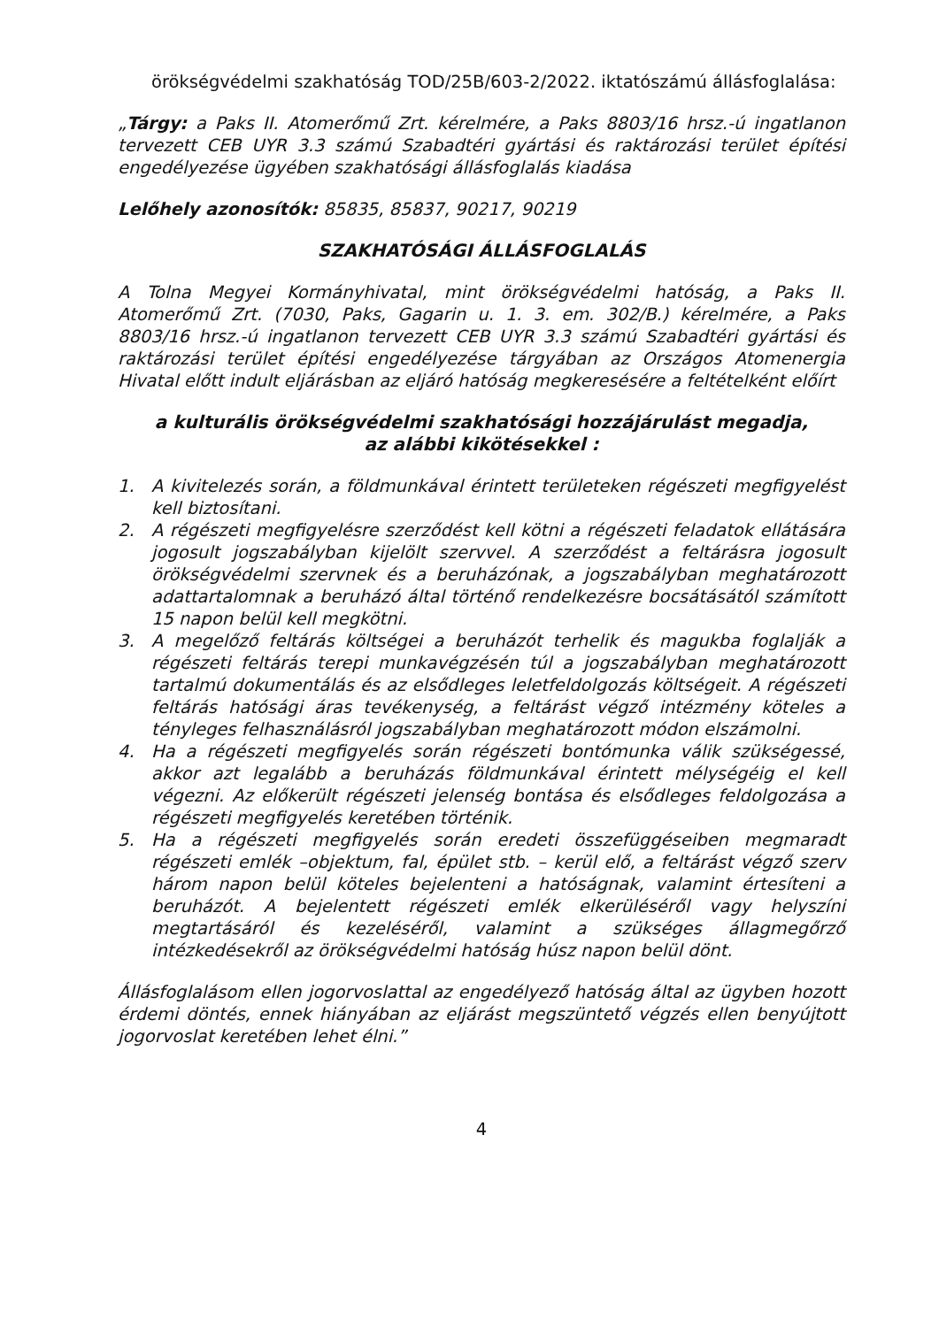örökségvédelmi szakhatóság TOD/25B/603-2/2022. iktatószámú állásfoglalása:
„Tárgy: a Paks II. Atomerőmű Zrt. kérelmére, a Paks 8803/16 hrsz.-ú ingatlanon tervezett CEB UYR 3.3 számú Szabadtéri gyártási és raktározási terület építési engedélyezése ügyében szakhatósági állásfoglalás kiadása
Lelőhely azonosítók: 85835, 85837, 90217, 90219
SZAKHATÓSÁGI ÁLLÁSFOGLALÁS
A Tolna Megyei Kormányhivatal, mint örökségvédelmi hatóság, a Paks II. Atomerőmű Zrt. (7030, Paks, Gagarin u. 1. 3. em. 302/B.) kérelmére, a Paks 8803/16 hrsz.-ú ingatlanon tervezett CEB UYR 3.3 számú Szabadtéri gyártási és raktározási terület építési engedélyezése tárgyában az Országos Atomenergia Hivatal előtt indult eljárásban az eljáró hatóság megkeresésére a feltételként előírt
a kulturális örökségvédelmi szakhatósági hozzájárulást megadja,
az alábbi kikötésekkel :
1. A kivitelezés során, a földmunkával érintett területeken régészeti megfigyelést kell biztosítani.
2. A régészeti megfigyelésre szerződést kell kötni a régészeti feladatok ellátására jogosult jogszabályban kijelölt szervvel. A szerződést a feltárásra jogosult örökségvédelmi szervnek és a beruházónak, a jogszabályban meghatározott adattartalomnak a beruházó által történő rendelkezésre bocsátásától számított 15 napon belül kell megkötni.
3. A megelőző feltárás költségei a beruházót terhelik és magukba foglalják a régészeti feltárás terepi munkavégzésén túl a jogszabályban meghatározott tartalmú dokumentálás és az elsődleges leletfeldolgozás költségeit. A régészeti feltárás hatósági áras tevékenység, a feltárást végző intézmény köteles a tényleges felhasználásról jogszabályban meghatározott módon elszámolni.
4. Ha a régészeti megfigyelés során régészeti bontómunka válik szükségessé, akkor azt legalább a beruházás földmunkával érintett mélységéig el kell végezni. Az előkerült régészeti jelenség bontása és elsődleges feldolgozása a régészeti megfigyelés keretében történik.
5. Ha a régészeti megfigyelés során eredeti összefüggéseiben megmaradt régészeti emlék –objektum, fal, épület stb. – kerül elő, a feltárást végző szerv három napon belül köteles bejelenteni a hatóságnak, valamint értesíteni a beruházót. A bejelentett régészeti emlék elkerüléséről vagy helyszíni megtartásáról és kezeléséről, valamint a szükséges állagmegőrző intézkedésekről az örökségvédelmi hatóság húsz napon belül dönt.
Állásfoglalásom ellen jogorvoslattal az engedélyező hatóság által az ügyben hozott érdemi döntés, ennek hiányában az eljárást megszüntető végzés ellen benyújtott jogorvoslat keretében lehet élni.”
4